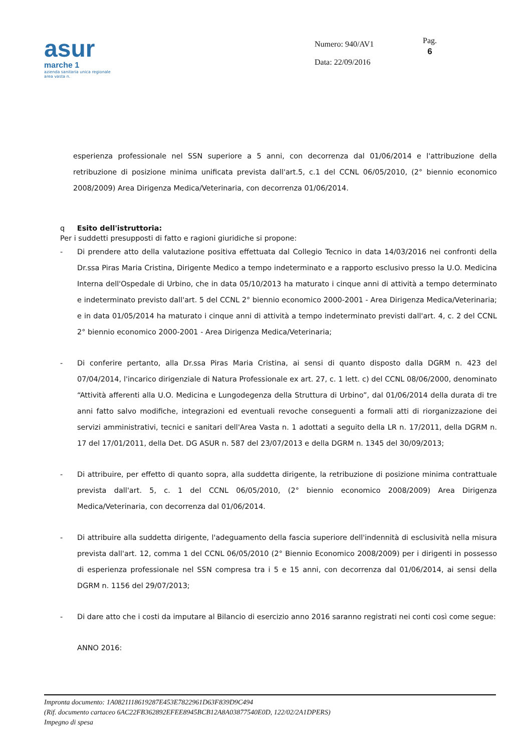asur
marche 1
azienda sanitaria unica regionale
area vasta n.
Numero: 940/AV1
Data: 22/09/2016
Pag.
6
esperienza professionale nel SSN superiore a 5 anni, con decorrenza dal 01/06/2014 e l'attribuzione della retribuzione di posizione minima unificata prevista dall'art.5, c.1 del CCNL 06/05/2010, (2° biennio economico 2008/2009) Area Dirigenza Medica/Veterinaria, con decorrenza 01/06/2014.
q Esito dell'istruttoria:
Per i suddetti presupposti di fatto e ragioni giuridiche si propone:
- Di prendere atto della valutazione positiva effettuata dal Collegio Tecnico in data 14/03/2016 nei confronti della Dr.ssa Piras Maria Cristina, Dirigente Medico a tempo indeterminato e a rapporto esclusivo presso la U.O. Medicina Interna dell'Ospedale di Urbino, che in data 05/10/2013 ha maturato i cinque anni di attività a tempo determinato e indeterminato previsto dall'art. 5 del CCNL 2° biennio economico 2000-2001 - Area Dirigenza Medica/Veterinaria; e in data 01/05/2014 ha maturato i cinque anni di attività a tempo indeterminato previsti dall'art. 4, c. 2 del CCNL 2° biennio economico 2000-2001 - Area Dirigenza Medica/Veterinaria;
- Di conferire pertanto, alla Dr.ssa Piras Maria Cristina, ai sensi di quanto disposto dalla DGRM n. 423 del 07/04/2014, l'incarico dirigenziale di Natura Professionale ex art. 27, c. 1 lett. c) del CCNL 08/06/2000, denominato “Attività afferenti alla U.O. Medicina e Lungodegenza della Struttura di Urbino”, dal 01/06/2014 della durata di tre anni fatto salvo modifiche, integrazioni ed eventuali revoche conseguenti a formali atti di riorganizzazione dei servizi amministrativi, tecnici e sanitari dell'Area Vasta n. 1 adottati a seguito della LR n. 17/2011, della DGRM n. 17 del 17/01/2011, della Det. DG ASUR n. 587 del 23/07/2013 e della DGRM n. 1345 del 30/09/2013;
- Di attribuire, per effetto di quanto sopra, alla suddetta dirigente, la retribuzione di posizione minima contrattuale prevista dall'art. 5, c. 1 del CCNL 06/05/2010, (2° biennio economico 2008/2009) Area Dirigenza Medica/Veterinaria, con decorrenza dal 01/06/2014.
- Di attribuire alla suddetta dirigente, l'adeguamento della fascia superiore dell'indennità di esclusività nella misura prevista dall'art. 12, comma 1 del CCNL 06/05/2010 (2° Biennio Economico 2008/2009) per i dirigenti in possesso di esperienza professionale nel SSN compresa tra i 5 e 15 anni, con decorrenza dal 01/06/2014, ai sensi della DGRM n. 1156 del 29/07/2013;
- Di dare atto che i costi da imputare al Bilancio di esercizio anno 2016 saranno registrati nei conti così come segue:
ANNO 2016:
Impronta documento: 1A0821118619287E453E7822961D63F839D9C494
(Rif. documento cartaceo 6AC22FB362892EFEE8945BCB12A8A03877540E0D, 122/02/2A1DPERS)
Impegno di spesa